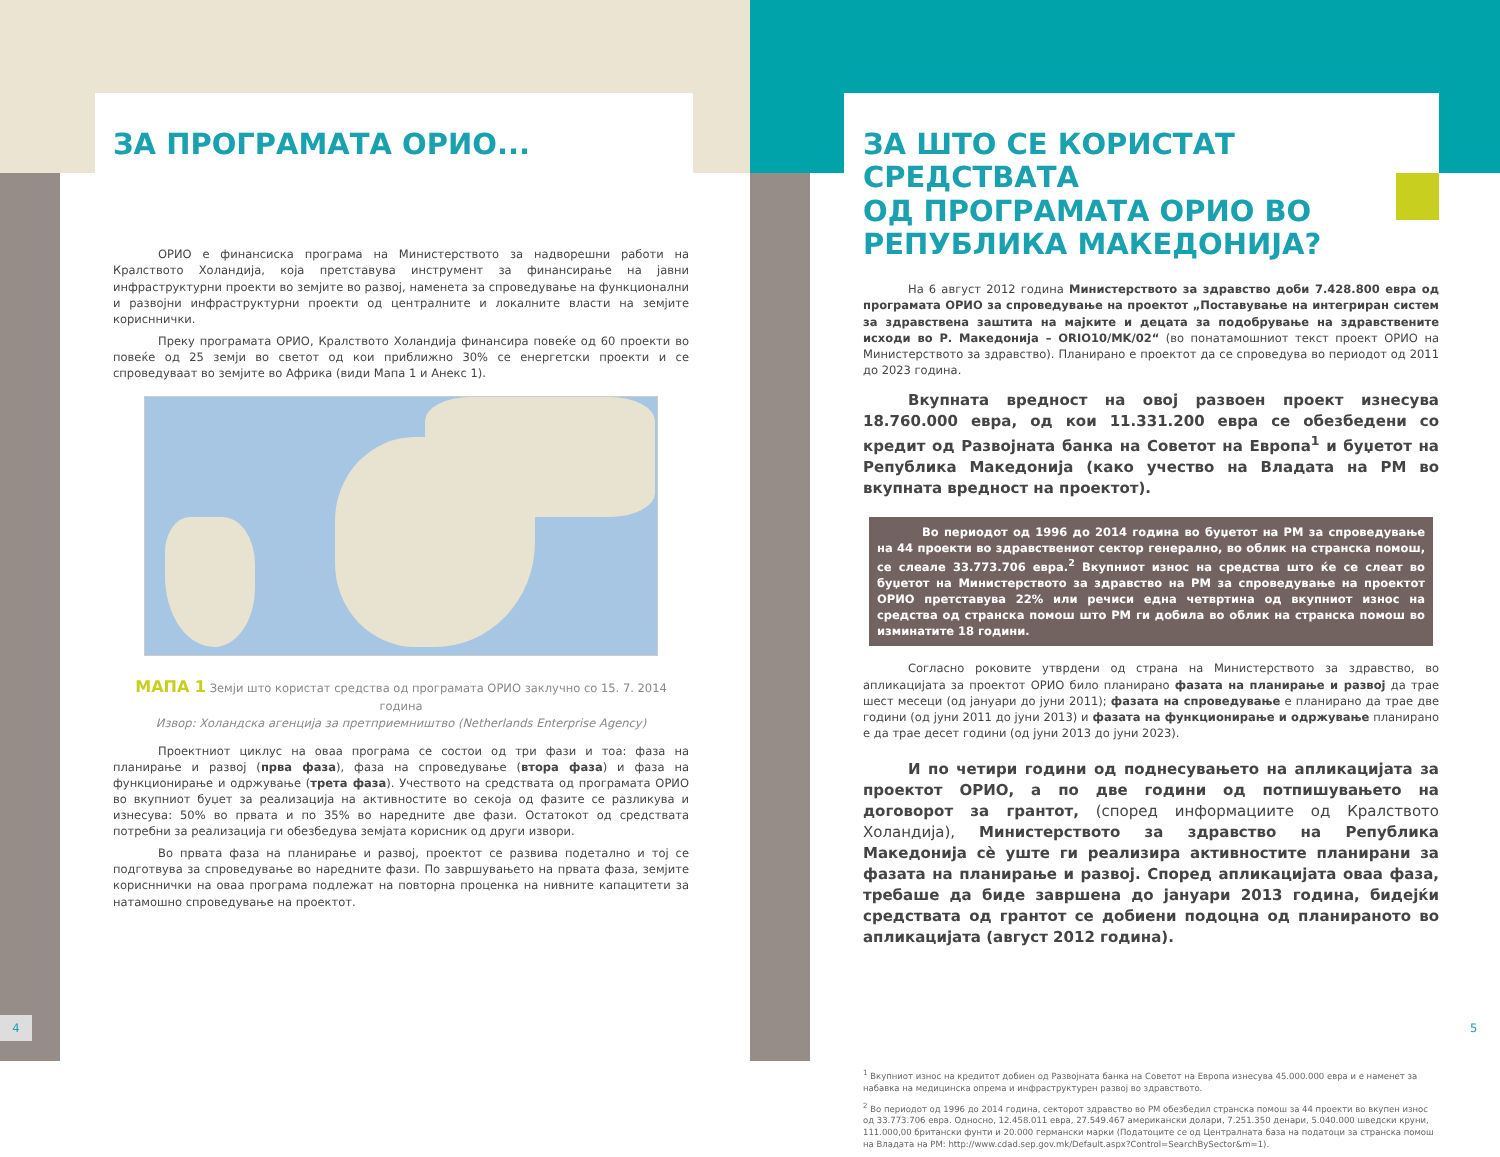ЗА ПРОГРАМАТА ОРИО...
ОРИО е финансиска програма на Министерството за надворешни работи на Кралството Холандија, која претставува инструмент за финансирање на јавни инфраструктурни проекти во земјите во развој, наменета за спроведување на функционални и развојни инфраструктурни проекти од централните и локалните власти на земјите корисннички.
Преку програмата ОРИО, Кралството Холандија финансира повеќе од 60 проекти во повеќе од 25 земји во светот од кои приближно 30% се енергетски проекти и се спроведуваат во земјите во Африка (види Мапа 1 и Анекс 1).
МАПА 1 Земји што користат средства од програмата ОРИО заклучно со 15. 7. 2014 година
Извор: Холандска агенција за претприемништво (Netherlands Enterprise Agency)
Проектниот циклус на оваа програма се состои од три фази и тоа: фаза на планирање и развој (прва фаза), фаза на спроведување (втора фаза) и фаза на функционирање и одржување (трета фаза). Учеството на средствата од програмата ОРИО во вкупниот буџет за реализација на активностите во секоја од фазите се разликува и изнесува: 50% во првата и по 35% во наредните две фази. Остатокот од средствата потребни за реализација ги обезбедува земјата корисник од други извори.
Во првата фаза на планирање и развој, проектот се развива подетално и тој се подготвува за спроведување во наредните фази. По завршувањето на првата фаза, земјите корисннички на оваа програма подлежат на повторна проценка на нивните капацитети за натамошно спроведување на проектот.
4
ЗА ШТО СЕ КОРИСТАТ СРЕДСТВАТА
ОД ПРОГРАМАТА ОРИО ВО
РЕПУБЛИКА МАКЕДОНИЈА?
На 6 август 2012 година Министерството за здравство доби 7.428.800 евра од програмата ОРИО за спроведување на проектот „Поставување на интегриран систем за здравствена заштита на мајките и децата за подобрување на здравствените исходи во Р. Македонија – ORIO10/MK/02“ (во понатамошниот текст проект ОРИО на Министерството за здравство). Планирано е проектот да се спроведува во периодот од 2011 до 2023 година.
Вкупната вредност на овој развоен проект изнесува 18.760.000 евра, од кои 11.331.200 евра се обезбедени со кредит од Развојната банка на Советот на Европа<sup>1</sup> и буџетот на Република Македонија (како учество на Владата на РМ во вкупната вредност на проектот).
Во периодот од 1996 до 2014 година во буџетот на РМ за спроведување на 44 проекти во здравствениот сектор генерално, во облик на странска помош, се слеале 33.773.706 евра.<sup>2</sup> Вкупниот износ на средства што ќе се слеат во буџетот на Министерството за здравство на РМ за спроведување на проектот ОРИО претставува 22% или речиси една четвртина од вкупниот износ на средства од странска помош што РМ ги добила во облик на странска помош во изминатите 18 години.
Согласно роковите утврдени од страна на Министерството за здравство, во апликацијата за проектот ОРИО било планирано фазата на планирање и развој да трае шест месеци (од јануари до јуни 2011); фазата на спроведување е планирано да трае две години (од јуни 2011 до јуни 2013) и фазата на функционирање и одржување планирано е да трае десет години (од јуни 2013 до јуни 2023).
И по четири години од поднесувањето на апликацијата за проектот ОРИО, а по две години од потпишувањето на договорот за грантот, (според информациите од Кралството Холандија), Министерството за здравство на Република Македонија сè уште ги реализира активностите планирани за фазата на планирање и развој. Според апликацијата оваа фаза, требаше да биде завршена до јануари 2013 година, бидејќи средствата од грантот се добиени подоцна од планираното во апликацијата (август 2012 година).
<sup>1</sup> Вкупниот износ на кредитот добиен од Развојната банка на Советот на Европа изнесува 45.000.000 евра и е наменет за набавка на медицинска опрема и инфраструктурен развој во здравството.
<sup>2</sup> Во периодот од 1996 до 2014 година, секторот здравство во РМ обезбедил странска помош за 44 проекти во вкупен износ од 33.773.706 евра. Односно, 12.458.011 евра, 27.549.467 американски долари, 7.251.350 денари, 5.040.000 шведски круни, 111.000,00 британски фунти и 20.000 германски марки (Податоците се од Централната база на податоци за странска помош на Владата на РМ: http://www.cdad.sep.gov.mk/Default.aspx?Control=SearchBySector&m=1).
5